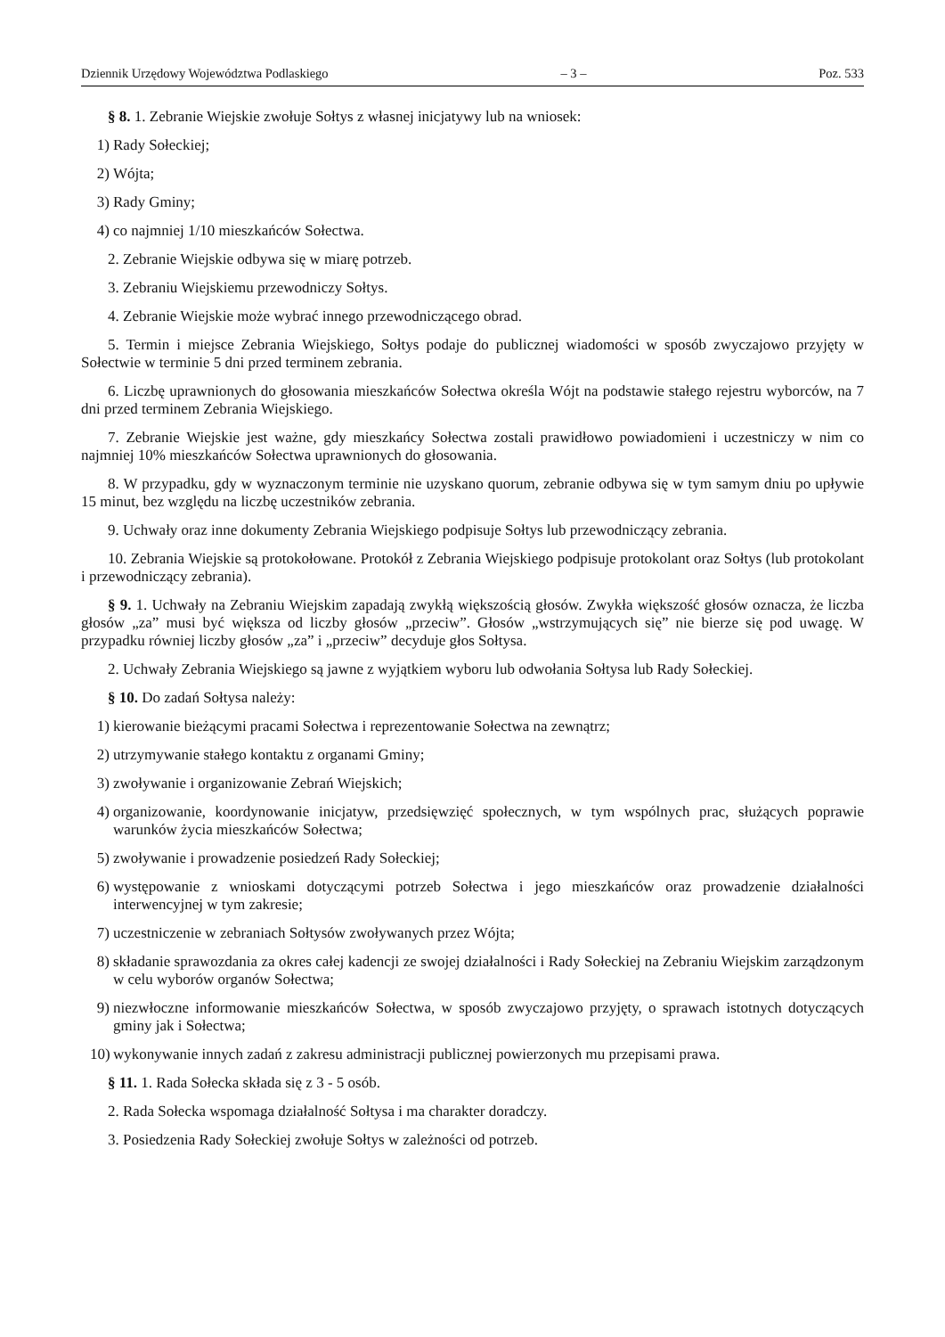Dziennik Urzędowy Województwa Podlaskiego – 3 – Poz. 533
§ 8. 1. Zebranie Wiejskie zwołuje Sołtys z własnej inicjatywy lub na wniosek:
1) Rady Sołeckiej;
2) Wójta;
3) Rady Gminy;
4) co najmniej 1/10 mieszkańców Sołectwa.
2. Zebranie Wiejskie odbywa się w miarę potrzeb.
3. Zebraniu Wiejskiemu przewodniczy Sołtys.
4. Zebranie Wiejskie może wybrać innego przewodniczącego obrad.
5. Termin i miejsce Zebrania Wiejskiego, Sołtys podaje do publicznej wiadomości w sposób zwyczajowo przyjęty w Sołectwie w terminie 5 dni przed terminem zebrania.
6. Liczbę uprawnionych do głosowania mieszkańców Sołectwa określa Wójt na podstawie stałego rejestru wyborców, na 7 dni przed terminem Zebrania Wiejskiego.
7. Zebranie Wiejskie jest ważne, gdy mieszkańcy Sołectwa zostali prawidłowo powiadomieni i uczestniczy w nim co najmniej 10% mieszkańców Sołectwa uprawnionych do głosowania.
8. W przypadku, gdy w wyznaczonym terminie nie uzyskano quorum, zebranie odbywa się w tym samym dniu po upływie 15 minut, bez względu na liczbę uczestników zebrania.
9. Uchwały oraz inne dokumenty Zebrania Wiejskiego podpisuje Sołtys lub przewodniczący zebrania.
10. Zebrania Wiejskie są protokołowane. Protokół z Zebrania Wiejskiego podpisuje protokolant oraz Sołtys (lub protokolant i przewodniczący zebrania).
§ 9. 1. Uchwały na Zebraniu Wiejskim zapadają zwykłą większością głosów. Zwykła większość głosów oznacza, że liczba głosów „za” musi być większa od liczby głosów „przeciw”. Głosów „wstrzymujących się” nie bierze się pod uwagę. W przypadku równiej liczby głosów „za” i „przeciw” decyduje głos Sołtysa.
2. Uchwały Zebrania Wiejskiego są jawne z wyjątkiem wyboru lub odwołania Sołtysa lub Rady Sołeckiej.
§ 10. Do zadań Sołtysa należy:
1) kierowanie bieżącymi pracami Sołectwa i reprezentowanie Sołectwa na zewnątrz;
2) utrzymywanie stałego kontaktu z organami Gminy;
3) zwoływanie i organizowanie Zebrań Wiejskich;
4) organizowanie, koordynowanie inicjatyw, przedsięwzięć społecznych, w tym wspólnych prac, służących poprawie warunków życia mieszkańców Sołectwa;
5) zwoływanie i prowadzenie posiedzeń Rady Sołeckiej;
6) występowanie z wnioskami dotyczącymi potrzeb Sołectwa i jego mieszkańców oraz prowadzenie działalności interwencyjnej w tym zakresie;
7) uczestniczenie w zebraniach Sołtysów zwoływanych przez Wójta;
8) składanie sprawozdania za okres całej kadencji ze swojej działalności i Rady Sołeckiej na Zebraniu Wiejskim zarządzonym w celu wyborów organów Sołectwa;
9) niezwłoczne informowanie mieszkańców Sołectwa, w sposób zwyczajowo przyjęty, o sprawach istotnych dotyczących gminy jak i Sołectwa;
10) wykonywanie innych zadań z zakresu administracji publicznej powierzonych mu przepisami prawa.
§ 11. 1. Rada Sołecka składa się z 3 - 5 osób.
2. Rada Sołecka wspomaga działalność Sołtysa i ma charakter doradczy.
3. Posiedzenia Rady Sołeckiej zwołuje Sołtys w zależności od potrzeb.